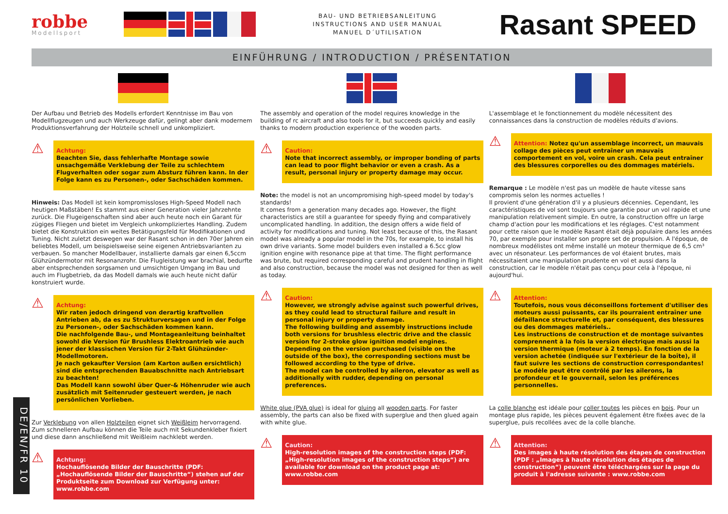robbe
Modellsport
BAU- UND BETRIEBSANLEITUNG
INSTRUCTIONS AND USER MANUAL
MANUEL D´UTILISATION
Rasant SPEED
EINFÜHRUNG / INTRODUCTION / PRÉSENTATION
Der Aufbau und Betrieb des Modells erfordert Kenntnisse im Bau von Modellflugzeugen und auch Werkzeuge dafür, gelingt aber dank modernem Produktionsverfahrung der Holzteile schnell und unkompliziert.
⚠
Achtung:
Beachten Sie, dass fehlerhafte Montage sowie unsachgemäße Verklebung der Teile zu schlechtem Flugverhalten oder sogar zum Absturz führen kann. In der Folge kann es zu Personen-, oder Sachschäden kommen.
Hinweis: Das Modell ist kein kompromissloses High-Speed Modell nach heutigen Maßstäben! Es stammt aus einer Generation vieler Jahrzehnte zurück. Die Flugeigenschaften sind aber auch heute noch ein Garant für zügiges Fliegen und bietet im Vergleich unkompliziertes Handling. Zudem bietet die Konstruktion ein weites Betätigungsfeld für Modifikationen und Tuning. Nicht zuletzt deswegen war der Rasant schon in den 70er Jahren ein beliebtes Modell, um beispielsweise seine eigenen Antriebsvarianten zu verbauen. So mancher Modellbauer, installierte damals gar einen 6,5ccm Glühzündermotor mit Resonanzrohr. Die Flugleistung war brachial, bedurfte aber entsprechenden sorgsamen und umsichtigen Umgang im Bau und auch im Flugbetrieb, da das Modell damals wie auch heute nicht dafür konstruiert wurde.
⚠
Achtung:
Wir raten jedoch dringend von derartig kraftvollen Antrieben ab, da es zu Strukturversagen und in der Folge zu Personen-, oder Sachschäden kommen kann.
Die nachfolgende Bau-, und Montageanleitung beinhaltet sowohl die Version für Brushless Elektroantrieb wie auch jener der klassischen Version für 2-Takt Glühzünder-Modellmotoren.
Je nach gekaufter Version (am Karton außen ersichtlich) sind die entsprechenden Bauabschnitte nach Antriebsart zu beachten!
Das Modell kann sowohl über Quer-& Höhenruder wie auch zusätzlich mit Seitenruder gesteuert werden, je nach persönlichen Vorlieben.
Zur Verklebung von allen Holzteilen eignet sich Weißleim hervorragend. Zum schnelleren Aufbau können die Teile auch mit Sekundenkleber fixiert und diese dann anschließend mit Weißleim nachklebt werden.
⚠
Achtung:
Hochauflösende Bilder der Bauschritte (PDF: „Hochauflösende Bilder der Bauschritte“) stehen auf der Produktseite zum Download zur Verfügung unter: www.robbe.com
The assembly and operation of the model requires knowledge in the building of rc aircraft and also tools for it, but succeeds quickly and easily thanks to modern production experience of the wooden parts.
⚠
Caution:
Note that incorrect assembly, or improper bonding of parts can lead to poor flight behavior or even a crash. As a result, personal injury or property damage may occur.
Note: the model is not an uncompromising high-speed model by today's standards!
It comes from a generation many decades ago. However, the flight characteristics are still a guarantee for speedy flying and comparatively uncomplicated handling. In addition, the design offers a wide field of activity for modifications and tuning. Not least because of this, the Rasant model was already a popular model in the 70s, for example, to install his own drive variants. Some model builders even installed a 6.5cc glow ignition engine with resonance pipe at that time. The flight performance was brute, but required corresponding careful and prudent handling in flight and also construction, because the model was not designed for then as well as today.
⚠
Caution:
However, we strongly advise against such powerful drives, as they could lead to structural failure and result in personal injury or property damage.
The following building and assembly instructions include both versions for brushless electric drive and the classic version for 2-stroke glow ignition model engines. Depending on the version purchased (visible on the outside of the box), the corresponding sections must be followed according to the type of drive.
The model can be controlled by aileron, elevator as well as additionally with rudder, depending on personal preferences.
White glue (PVA glue) is ideal for gluing all wooden parts. For faster assembly, the parts can also be fixed with superglue and then glued again with white glue.
⚠
Caution:
High-resolution images of the construction steps (PDF: „High-resolution images of the construction steps“) are available for download on the product page at: www.robbe.com
L'assemblage et le fonctionnement du modèle nécessitent des connaissances dans la construction de modèles réduits d'avions.
⚠
Attention: Notez qu'un assemblage incorrect, un mauvais collage des pièces peut entraîner un mauvais comportement en vol, voire un crash. Cela peut entraîner des blessures corporelles ou des dommages matériels.
Remarque : Le modèle n'est pas un modèle de haute vitesse sans compromis selon les normes actuelles !
Il provient d'une génération d'il y a plusieurs décennies. Cependant, les caractéristiques de vol sont toujours une garantie pour un vol rapide et une manipulation relativement simple. En outre, la construction offre un large champ d'action pour les modifications et les réglages. C'est notamment pour cette raison que le modèle Rasant était déjà populaire dans les années 70, par exemple pour installer son propre set de propulsion. A l'époque, de nombreux modélistes ont même installé un moteur thermique de 6,5 cm³ avec un résonateur. Les performances de vol étaient brutes, mais nécessitaient une manipulation prudente en vol et aussi dans la construction, car le modèle n'était pas conçu pour cela à l'époque, ni aujourd'hui.
⚠
Attention:
Toutefois, nous vous déconseillons fortement d'utiliser des moteurs aussi puissants, car ils pourraient entraîner une défaillance structurelle et, par conséquent, des blessures ou des dommages matériels..
Les instructions de construction et de montage suivantes comprennent à la fois la version électrique mais aussi la version thermique (moteur à 2 temps). En fonction de la version achetée (indiquée sur l'extérieur de la boîte), il faut suivre les sections de construction correspondantes!
Le modèle peut être contrôlé par les ailerons, la profondeur et le gouvernail, selon les préférences personnelles.
La colle blanche est idéale pour coller toutes les pièces en bois. Pour un montage plus rapide, les pièces peuvent également être fixées avec de la superglue, puis recollées avec de la colle blanche.
⚠
Attention:
Des images à haute résolution des étapes de construction (PDF : „Images à haute résolution des étapes de construction“) peuvent être téléchargées sur la page du produit à l'adresse suivante : www.robbe.com
DE/EN/FR 10